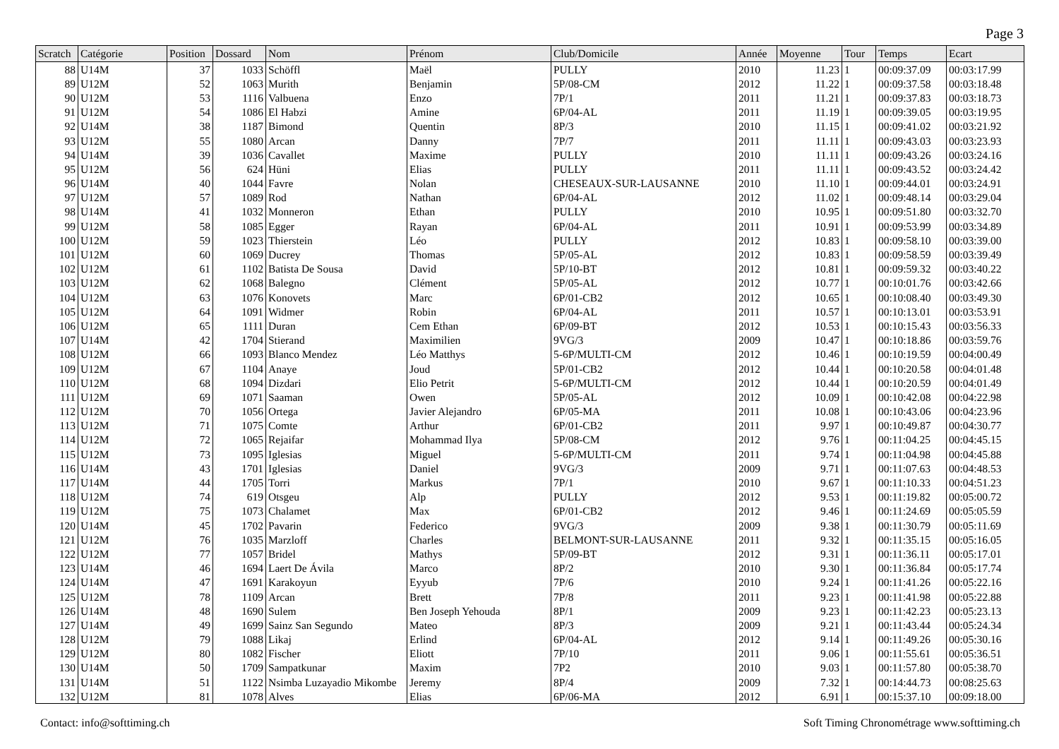Page 3
| Scratch | Catégorie | Position | Dossard | Nom | Prénom | Club/Domicile | Année | Moyenne | Tour | Temps | Ecart |
| --- | --- | --- | --- | --- | --- | --- | --- | --- | --- | --- | --- |
| 88 | U14M | 37 | 1033 | Schöffl | Maël | PULLY | 2010 | 11.23 | 1 | 00:09:37.09 | 00:03:17.99 |
| 89 | U12M | 52 | 1063 | Murith | Benjamin | 5P/08-CM | 2012 | 11.22 | 1 | 00:09:37.58 | 00:03:18.48 |
| 90 | U12M | 53 | 1116 | Valbuena | Enzo | 7P/1 | 2011 | 11.21 | 1 | 00:09:37.83 | 00:03:18.73 |
| 91 | U12M | 54 | 1086 | El Habzi | Amine | 6P/04-AL | 2011 | 11.19 | 1 | 00:09:39.05 | 00:03:19.95 |
| 92 | U14M | 38 | 1187 | Bimond | Quentin | 8P/3 | 2010 | 11.15 | 1 | 00:09:41.02 | 00:03:21.92 |
| 93 | U12M | 55 | 1080 | Arcan | Danny | 7P/7 | 2011 | 11.11 | 1 | 00:09:43.03 | 00:03:23.93 |
| 94 | U14M | 39 | 1036 | Cavallet | Maxime | PULLY | 2010 | 11.11 | 1 | 00:09:43.26 | 00:03:24.16 |
| 95 | U12M | 56 | 624 | Hüni | Elias | PULLY | 2011 | 11.11 | 1 | 00:09:43.52 | 00:03:24.42 |
| 96 | U14M | 40 | 1044 | Favre | Nolan | CHESEAUX-SUR-LAUSANNE | 2010 | 11.10 | 1 | 00:09:44.01 | 00:03:24.91 |
| 97 | U12M | 57 | 1089 | Rod | Nathan | 6P/04-AL | 2012 | 11.02 | 1 | 00:09:48.14 | 00:03:29.04 |
| 98 | U14M | 41 | 1032 | Monneron | Ethan | PULLY | 2010 | 10.95 | 1 | 00:09:51.80 | 00:03:32.70 |
| 99 | U12M | 58 | 1085 | Egger | Rayan | 6P/04-AL | 2011 | 10.91 | 1 | 00:09:53.99 | 00:03:34.89 |
| 100 | U12M | 59 | 1023 | Thierstein | Léo | PULLY | 2012 | 10.83 | 1 | 00:09:58.10 | 00:03:39.00 |
| 101 | U12M | 60 | 1069 | Ducrey | Thomas | 5P/05-AL | 2012 | 10.83 | 1 | 00:09:58.59 | 00:03:39.49 |
| 102 | U12M | 61 | 1102 | Batista De Sousa | David | 5P/10-BT | 2012 | 10.81 | 1 | 00:09:59.32 | 00:03:40.22 |
| 103 | U12M | 62 | 1068 | Balegno | Clément | 5P/05-AL | 2012 | 10.77 | 1 | 00:10:01.76 | 00:03:42.66 |
| 104 | U12M | 63 | 1076 | Konovets | Marc | 6P/01-CB2 | 2012 | 10.65 | 1 | 00:10:08.40 | 00:03:49.30 |
| 105 | U12M | 64 | 1091 | Widmer | Robin | 6P/04-AL | 2011 | 10.57 | 1 | 00:10:13.01 | 00:03:53.91 |
| 106 | U12M | 65 | 1111 | Duran | Cem Ethan | 6P/09-BT | 2012 | 10.53 | 1 | 00:10:15.43 | 00:03:56.33 |
| 107 | U14M | 42 | 1704 | Stierand | Maximilien | 9VG/3 | 2009 | 10.47 | 1 | 00:10:18.86 | 00:03:59.76 |
| 108 | U12M | 66 | 1093 | Blanco Mendez | Léo Matthys | 5-6P/MULTI-CM | 2012 | 10.46 | 1 | 00:10:19.59 | 00:04:00.49 |
| 109 | U12M | 67 | 1104 | Anaye | Joud | 5P/01-CB2 | 2012 | 10.44 | 1 | 00:10:20.58 | 00:04:01.48 |
| 110 | U12M | 68 | 1094 | Dizdari | Elio Petrit | 5-6P/MULTI-CM | 2012 | 10.44 | 1 | 00:10:20.59 | 00:04:01.49 |
| 111 | U12M | 69 | 1071 | Saaman | Owen | 5P/05-AL | 2012 | 10.09 | 1 | 00:10:42.08 | 00:04:22.98 |
| 112 | U12M | 70 | 1056 | Ortega | Javier Alejandro | 6P/05-MA | 2011 | 10.08 | 1 | 00:10:43.06 | 00:04:23.96 |
| 113 | U12M | 71 | 1075 | Comte | Arthur | 6P/01-CB2 | 2011 | 9.97 | 1 | 00:10:49.87 | 00:04:30.77 |
| 114 | U12M | 72 | 1065 | Rejaifar | Mohammad Ilya | 5P/08-CM | 2012 | 9.76 | 1 | 00:11:04.25 | 00:04:45.15 |
| 115 | U12M | 73 | 1095 | Iglesias | Miguel | 5-6P/MULTI-CM | 2011 | 9.74 | 1 | 00:11:04.98 | 00:04:45.88 |
| 116 | U14M | 43 | 1701 | Iglesias | Daniel | 9VG/3 | 2009 | 9.71 | 1 | 00:11:07.63 | 00:04:48.53 |
| 117 | U14M | 44 | 1705 | Torri | Markus | 7P/1 | 2010 | 9.67 | 1 | 00:11:10.33 | 00:04:51.23 |
| 118 | U12M | 74 | 619 | Otsgeu | Alp | PULLY | 2012 | 9.53 | 1 | 00:11:19.82 | 00:05:00.72 |
| 119 | U12M | 75 | 1073 | Chalamet | Max | 6P/01-CB2 | 2012 | 9.46 | 1 | 00:11:24.69 | 00:05:05.59 |
| 120 | U14M | 45 | 1702 | Pavarin | Federico | 9VG/3 | 2009 | 9.38 | 1 | 00:11:30.79 | 00:05:11.69 |
| 121 | U12M | 76 | 1035 | Marzloff | Charles | BELMONT-SUR-LAUSANNE | 2011 | 9.32 | 1 | 00:11:35.15 | 00:05:16.05 |
| 122 | U12M | 77 | 1057 | Bridel | Mathys | 5P/09-BT | 2012 | 9.31 | 1 | 00:11:36.11 | 00:05:17.01 |
| 123 | U14M | 46 | 1694 | Laert De Ávila | Marco | 8P/2 | 2010 | 9.30 | 1 | 00:11:36.84 | 00:05:17.74 |
| 124 | U14M | 47 | 1691 | Karakoyun | Eyyub | 7P/6 | 2010 | 9.24 | 1 | 00:11:41.26 | 00:05:22.16 |
| 125 | U12M | 78 | 1109 | Arcan | Brett | 7P/8 | 2011 | 9.23 | 1 | 00:11:41.98 | 00:05:22.88 |
| 126 | U14M | 48 | 1690 | Sulem | Ben Joseph Yehouda | 8P/1 | 2009 | 9.23 | 1 | 00:11:42.23 | 00:05:23.13 |
| 127 | U14M | 49 | 1699 | Sainz San Segundo | Mateo | 8P/3 | 2009 | 9.21 | 1 | 00:11:43.44 | 00:05:24.34 |
| 128 | U12M | 79 | 1088 | Likaj | Erlind | 6P/04-AL | 2012 | 9.14 | 1 | 00:11:49.26 | 00:05:30.16 |
| 129 | U12M | 80 | 1082 | Fischer | Eliott | 7P/10 | 2011 | 9.06 | 1 | 00:11:55.61 | 00:05:36.51 |
| 130 | U14M | 50 | 1709 | Sampatkunar | Maxim | 7P2 | 2010 | 9.03 | 1 | 00:11:57.80 | 00:05:38.70 |
| 131 | U14M | 51 | 1122 | Nsimba Luzayadio Mikombe | Jeremy | 8P/4 | 2009 | 7.32 | 1 | 00:14:44.73 | 00:08:25.63 |
| 132 | U12M | 81 | 1078 | Alves | Elias | 6P/06-MA | 2012 | 6.91 | 1 | 00:15:37.10 | 00:09:18.00 |
Contact: info@softtiming.ch Soft Timing Chronométrage www.softtiming.ch